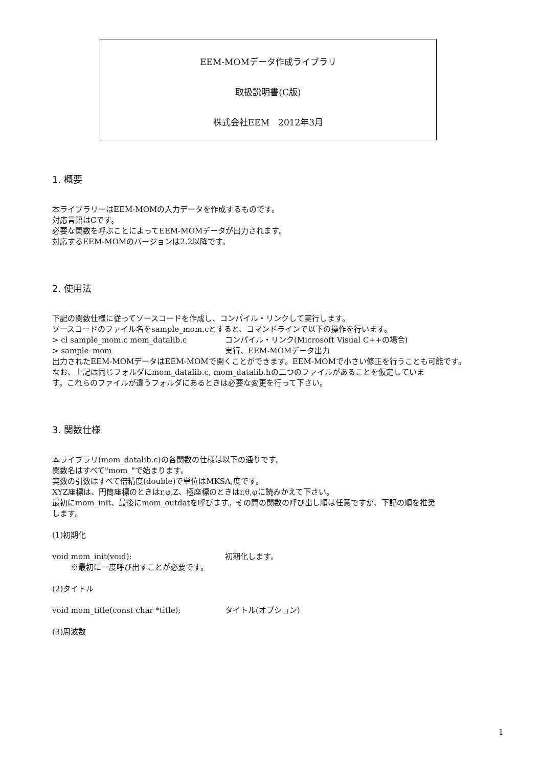EEM-MOMデータ作成ライブラリ
取扱説明書(C版)
株式会社EEM　2012年3月
1. 概要
本ライブラリーはEEM-MOMの入力データを作成するものです。
対応言語はCです。
必要な関数を呼ぶことによってEEM-MOMデータが出力されます。
対応するEEM-MOMのバージョンは2.2以降です。
2. 使用法
下記の関数仕様に従ってソースコードを作成し、コンパイル・リンクして実行します。
ソースコードのファイル名をsample_mom.cとすると、コマンドラインで以下の操作を行います。
> cl sample_mom.c mom_datalib.c コンパイル・リンク(Microsoft Visual C++の場合)
> sample_mom 実行、EEM-MOMデータ出力
出力されたEEM-MOMデータはEEM-MOMで開くことができます。EEM-MOMで小さい修正を行うことも可能です。
なお、上記は同じフォルダにmom_datalib.c, mom_datalib.hの二つのファイルがあることを仮定していま
す。これらのファイルが違うフォルダにあるときは必要な変更を行って下さい。
3. 関数仕様
本ライブラリ(mom_datalib.c)の各関数の仕様は以下の通りです。
関数名はすべて"mom_"で始まります。
実数の引数はすべて倍精度(double)で単位はMKSA,度です。
XYZ座標は、円筒座標のときはr,φ,Z、極座標のときはr,θ,φに読みかえて下さい。
最初にmom_init、最後にmom_outdatを呼びます。その間の関数の呼び出し順は任意ですが、下記の順を推奨
します。
(1)初期化
void mom_init(void); 初期化します。
※最初に一度呼び出すことが必要です。
(2)タイトル
void mom_title(const char *title); タイトル(オプション)
(3)周波数
1